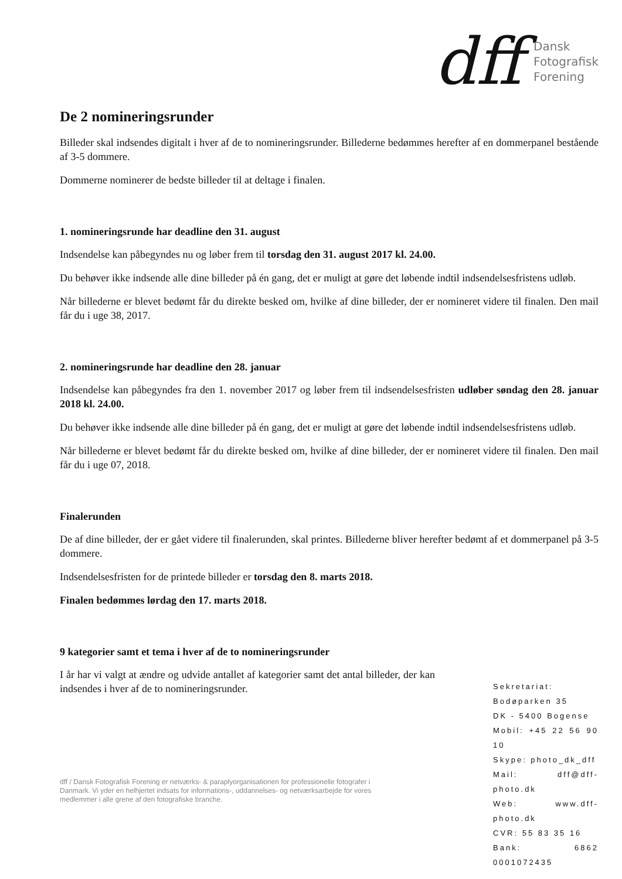dff
Dansk
Fotografisk
Forening
De 2 nomineringsrunder
Billeder skal indsendes digitalt i hver af de to nomineringsrunder. Billederne bedømmes herefter af en dommerpanel bestående af 3-5 dommere.
Dommerne nominerer de bedste billeder til at deltage i finalen.
1. nomineringsrunde har deadline den 31. august
Indsendelse kan påbegyndes nu og løber frem til torsdag den 31. august 2017 kl. 24.00.
Du behøver ikke indsende alle dine billeder på én gang, det er muligt at gøre det løbende indtil indsendelsesfristens udløb.
Når billederne er blevet bedømt får du direkte besked om, hvilke af dine billeder, der er nomineret videre til finalen. Den mail får du i uge 38, 2017.
2. nomineringsrunde har deadline den 28. januar
Indsendelse kan påbegyndes fra den 1. november 2017 og løber frem til indsendelsesfristen udløber søndag den 28. januar 2018 kl. 24.00.
Du behøver ikke indsende alle dine billeder på én gang, det er muligt at gøre det løbende indtil indsendelsesfristens udløb.
Når billederne er blevet bedømt får du direkte besked om, hvilke af dine billeder, der er nomineret videre til finalen. Den mail får du i uge 07, 2018.
Finalerunden
De af dine billeder, der er gået videre til finalerunden, skal printes. Billederne bliver herefter bedømt af et dommerpanel på 3-5 dommere.
Indsendelsesfristen for de printede billeder er torsdag den 8. marts 2018.
Finalen bedømmes lørdag den 17. marts 2018.
9 kategorier samt et tema i hver af de to nomineringsrunder
I år har vi valgt at ændre og udvide antallet af kategorier samt det antal billeder, der kan indsendes i hver af de to nomineringsrunder.
dff / Dansk Fotografisk Forening er netværks- & paraplyorganisationen for professionelle fotografer i Danmark. Vi yder en helhjertet indsats for informations-, uddannelses- og netværksarbejde for vores medlemmer i alle grene af den fotografiske branche.
Sekretariat:
Bodøparken 35
DK - 5400 Bogense
Mobil: +45 22 56 90 10
Skype: photo_dk_dff
Mail: dff@dff-photo.dk
Web: www.dff-photo.dk
CVR: 55 83 35 16
Bank: 6862 0001072435